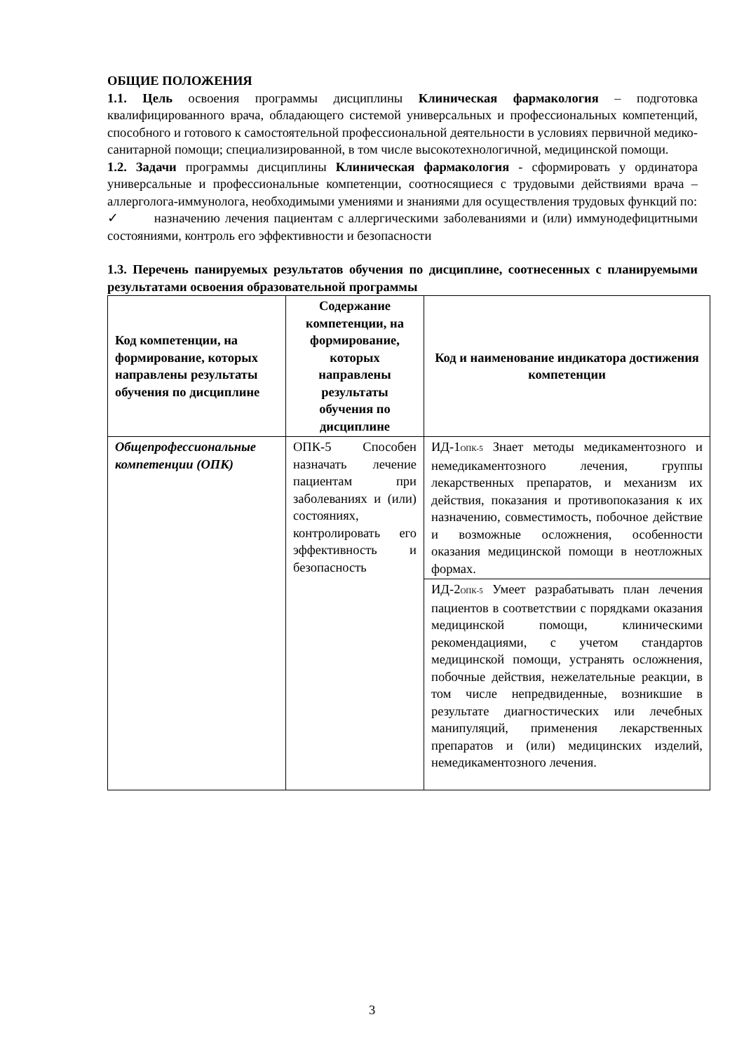ОБЩИЕ ПОЛОЖЕНИЯ
1.1. Цель освоения программы дисциплины Клиническая фармакология – подготовка квалифицированного врача, обладающего системой универсальных и профессиональных компетенций, способного и готового к самостоятельной профессиональной деятельности в условиях первичной медико-санитарной помощи; специализированной, в том числе высокотехнологичной, медицинской помощи.
1.2. Задачи программы дисциплины Клиническая фармакология - сформировать у ординатора универсальные и профессиональные компетенции, соотносящиеся с трудовыми действиями врача – аллерголога-иммунолога, необходимыми умениями и знаниями для осуществления трудовых функций по:
✓ назначению лечения пациентам с аллергическими заболеваниями и (или) иммунодефицитными состояниями, контроль его эффективности и безопасности
1.3. Перечень панируемых результатов обучения по дисциплине, соотнесенных с планируемыми результатами освоения образовательной программы
| Код компетенции, на формирование, которых направлены результаты обучения по дисциплине | Содержание компетенции, на формирование, которых направлены результаты обучения по дисциплине | Код и наименование индикатора достижения компетенции |
| --- | --- | --- |
| Общепрофессиональные компетенции (ОПК) | ОПК-5 Способен назначать лечение пациентам при заболеваниях и (или) состояниях, контролировать его эффективность и безопасность | ИД-1<sub>ОПК-5</sub> Знает методы медикаментозного и немедикаментозного лечения, группы лекарственных препаратов, и механизм их действия, показания и противопоказания к их назначению, совместимость, побочное действие и возможные осложнения, особенности оказания медицинской помощи в неотложных формах. |
| | | ИД-2<sub>ОПК-5</sub> Умеет разрабатывать план лечения пациентов в соответствии с порядками оказания медицинской помощи, клиническими рекомендациями, с учетом стандартов медицинской помощи, устранять осложнения, побочные действия, нежелательные реакции, в том числе непредвиденные, возникшие в результате диагностических или лечебных манипуляций, применения лекарственных препаратов и (или) медицинских изделий, немедикаментозного лечения. |
3